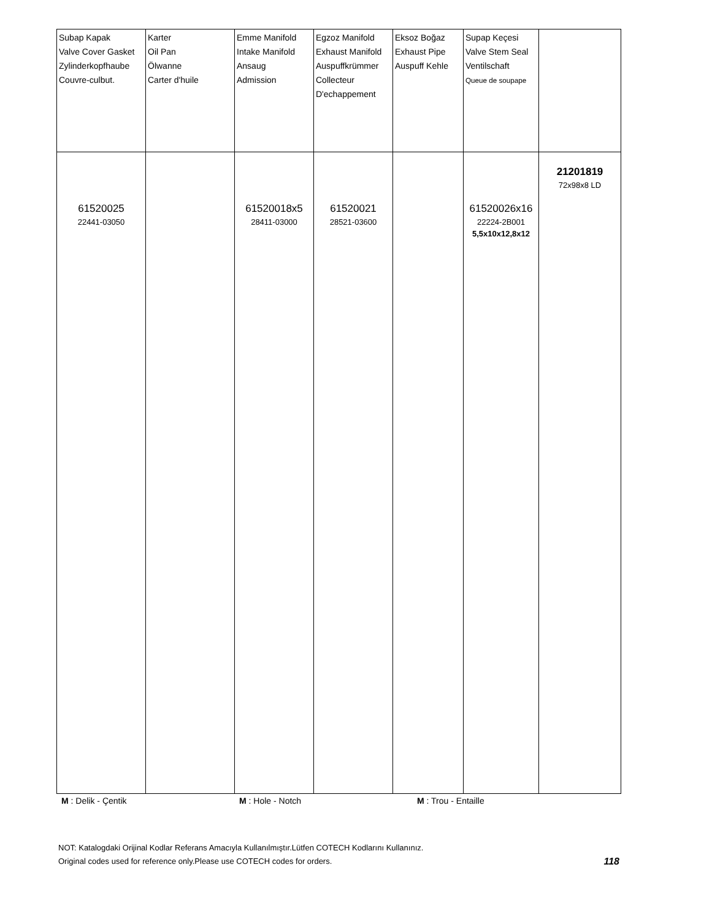| Subap Kapak Valve Cover Gasket Zylinderkopfhaube Couvre-culbut. | Karter Oil Pan Ölwanne Carter d'huile | Emme Manifold Intake Manifold Ansaug Admission | Egzoz Manifold Exhaust Manifold Auspuffkrümmer Collecteur D'echappement | Eksoz Boğaz Exhaust Pipe Auspuff Kehle | Supap Keçesi Valve Stem Seal Ventilschaft Queue de soupape | |
| 61520025 22441-03050 | | 61520018x5 28411-03000 | 61520021 28521-03600 | | 61520026x16 22224-2B001 5,5x10x12,8x12 | 21201819 72x98x8 LD |
M : Delik - Çentik M : Hole - Notch M : Trou - Entaille
NOT: Katalogdaki Orijinal Kodlar Referans Amacıyla Kullanılmıştır.Lütfen COTECH Kodlarını Kullanınız.
Original codes used for reference only.Please use COTECH codes for orders. 118